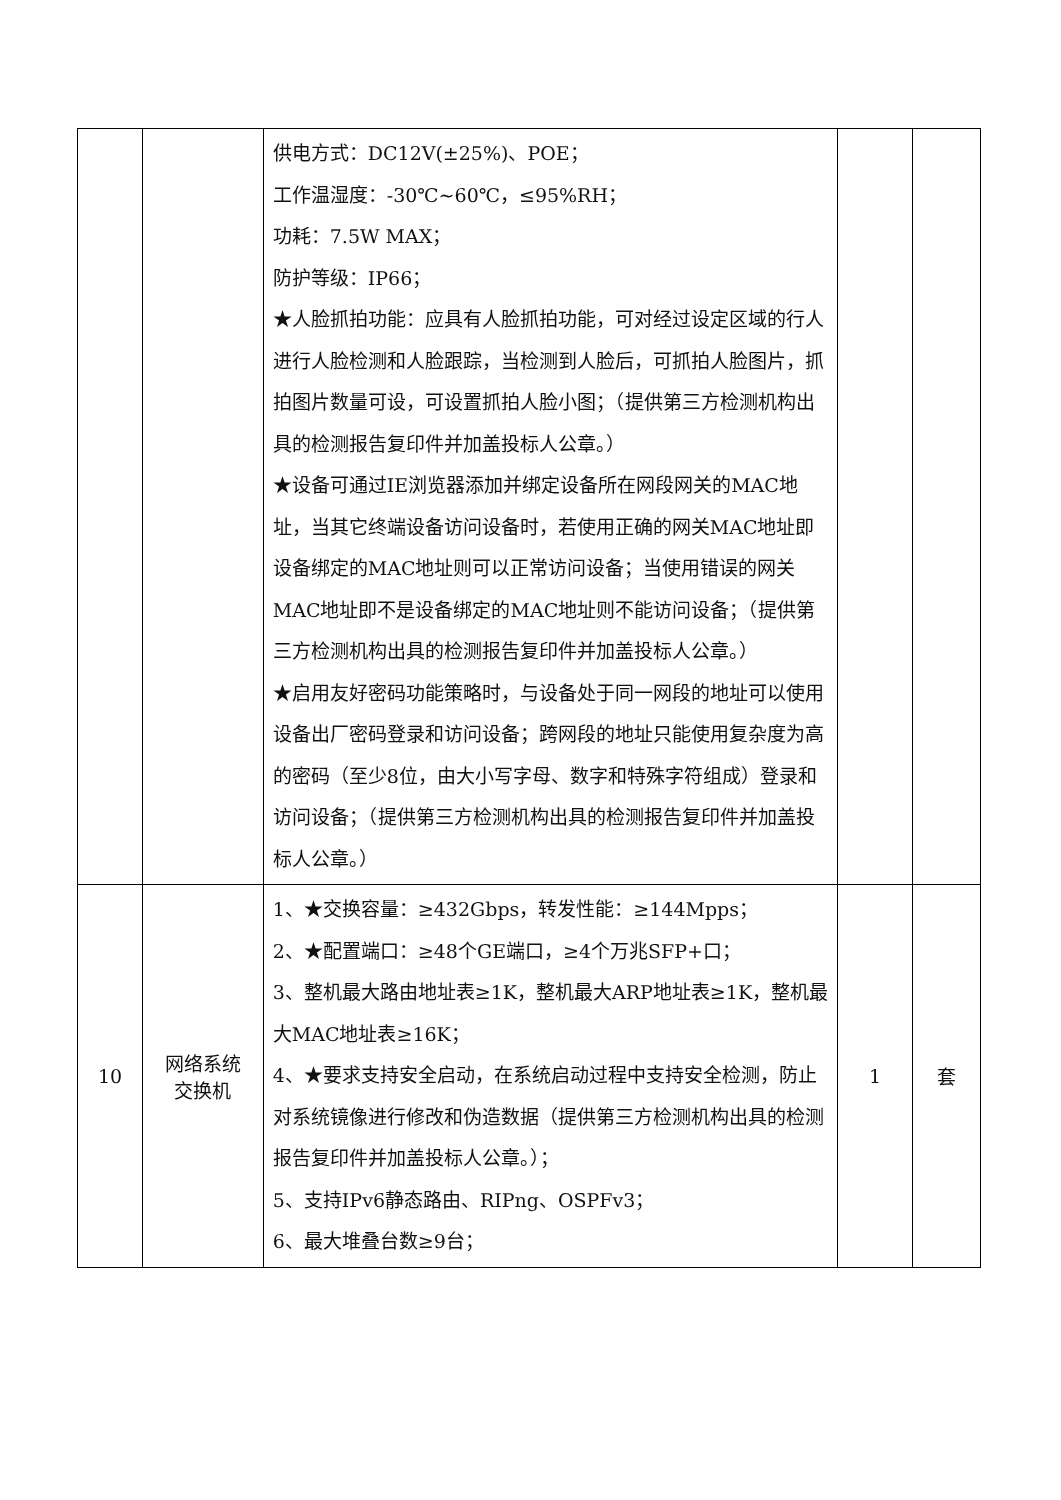| | | 供电方式：DC12V(±25%)、POE； 工作温湿度：-30℃~60℃，≤95%RH； 功耗：7.5W MAX； 防护等级：IP66； ★人脸抓拍功能：应具有人脸抓拍功能，可对经过设定区域的行人进行人脸检测和人脸跟踪，当检测到人脸后，可抓拍人脸图片，抓拍图片数量可设，可设置抓拍人脸小图；（提供第三方检测机构出具的检测报告复印件并加盖投标人公章。） ★设备可通过IE浏览器添加并绑定设备所在网段网关的MAC地址，当其它终端设备访问设备时，若使用正确的网关MAC地址即设备绑定的MAC地址则可以正常访问设备；当使用错误的网关MAC地址即不是设备绑定的MAC地址则不能访问设备；（提供第三方检测机构出具的检测报告复印件并加盖投标人公章。） ★启用友好密码功能策略时，与设备处于同一网段的地址可以使用设备出厂密码登录和访问设备；跨网段的地址只能使用复杂度为高的密码（至少8位，由大小写字母、数字和特殊字符组成）登录和访问设备；（提供第三方检测机构出具的检测报告复印件并加盖投标人公章。） | | |
| 10 | 网络系统 交换机 | 1、★交换容量：≥432Gbps，转发性能：≥144Mpps； 2、★配置端口：≥48个GE端口，≥4个万兆SFP+口； 3、整机最大路由地址表≥1K，整机最大ARP地址表≥1K，整机最大MAC地址表≥16K； 4、★要求支持安全启动，在系统启动过程中支持安全检测，防止对系统镜像进行修改和伪造数据（提供第三方检测机构出具的检测报告复印件并加盖投标人公章。）； 5、支持IPv6静态路由、RIPng、OSPFv3； 6、最大堆叠台数≥9台； | 1 | 套 |